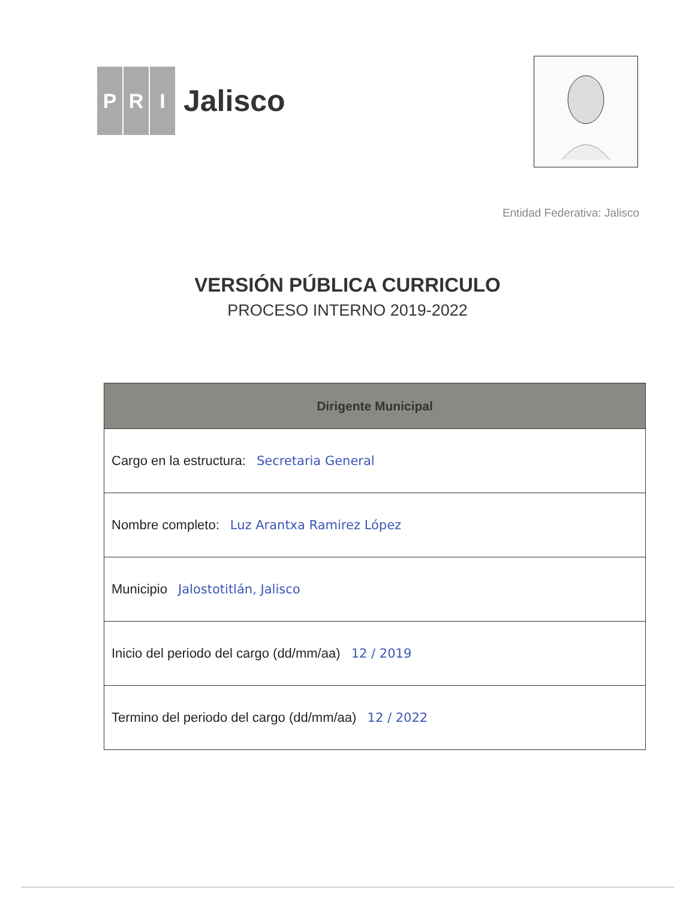P R I
Jalisco
Entidad Federativa: Jalisco
VERSIÓN PÚBLICA CURRICULO
PROCESO INTERNO 2019-2022
| Dirigente Municipal |
| --- |
| Cargo en la estructura: Secretaria General |
| Nombre completo: Luz Arantxa Ramirez López |
| Municipio Jalostotitlán, Jalisco |
| Inicio del periodo del cargo (dd/mm/aa) 12 / 2019 |
| Termino del periodo del cargo (dd/mm/aa) 12 / 2022 |